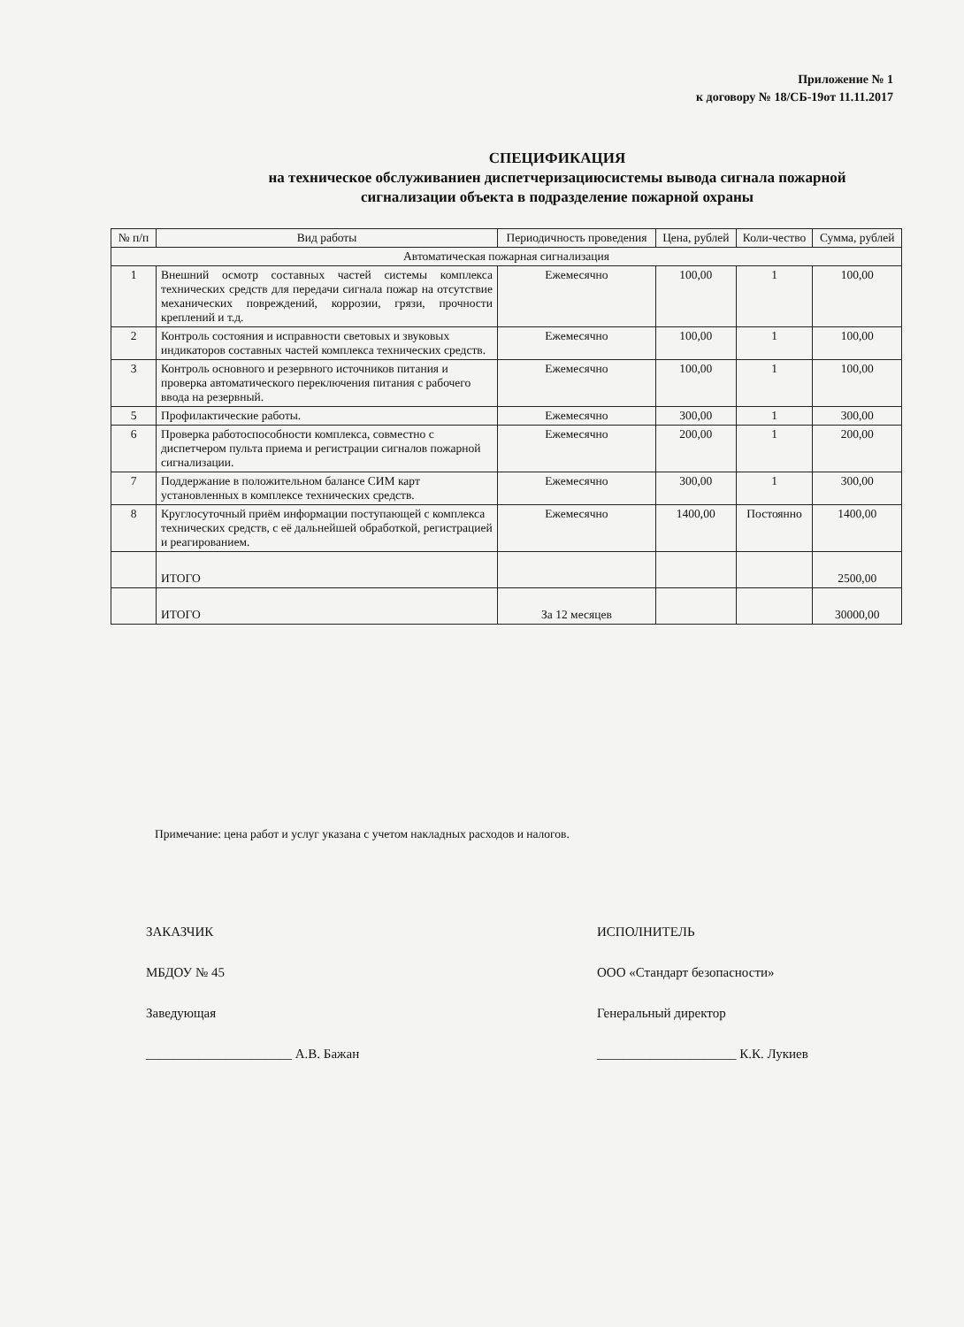Приложение № 1
к договору № 18/СБ-19от 11.11.2017
СПЕЦИФИКАЦИЯ
на техническое обслуживаниен диспетчеризациюсистемы вывода сигнала пожарной сигнализации объекта в подразделение пожарной охраны
| № п/п | Вид работы | Периодичность проведения | Цена, рублей | Коли-чество | Сумма, рублей |
| --- | --- | --- | --- | --- | --- |
| Автоматическая пожарная сигнализация | | | | | |
| 1 | Внешний осмотр составных частей системы комплекса технических средств для передачи сигнала пожар на отсутствие механических повреждений, коррозии, грязи, прочности креплений и т.д. | Ежемесячно | 100,00 | 1 | 100,00 |
| 2 | Контроль состояния и исправности световых и звуковых индикаторов составных частей комплекса технических средств. | Ежемесячно | 100,00 | 1 | 100,00 |
| 3 | Контроль основного и резервного источников питания и проверка автоматического переключения питания с рабочего ввода на резервный. | Ежемесячно | 100,00 | 1 | 100,00 |
| 5 | Профилактические работы. | Ежемесячно | 300,00 | 1 | 300,00 |
| 6 | Проверка работоспособности комплекса, совместно с диспетчером пульта приема и регистрации сигналов пожарной сигнализации. | Ежемесячно | 200,00 | 1 | 200,00 |
| 7 | Поддержание в положительном балансе СИМ карт установленных в комплексе технических средств. | Ежемесячно | 300,00 | 1 | 300,00 |
| 8 | Круглосуточный приём информации поступающей с комплекса технических средств, с её дальнейшей обработкой, регистрацией и реагированием. | Ежемесячно | 1400,00 | Постоянно | 1400,00 |
| | ИТОГО | | | | 2500,00 |
| | ИТОГО | За 12 месяцев | | | 30000,00 |
Примечание: цена работ и услуг указана с учетом накладных расходов и налогов.
ЗАКАЗЧИК
МБДОУ № 45
Заведующая
______________________ А.В. Бажан
ИСПОЛНИТЕЛЬ
ООО «Стандарт безопасности»
Генеральный директор
_____________________ К.К. Лукиев